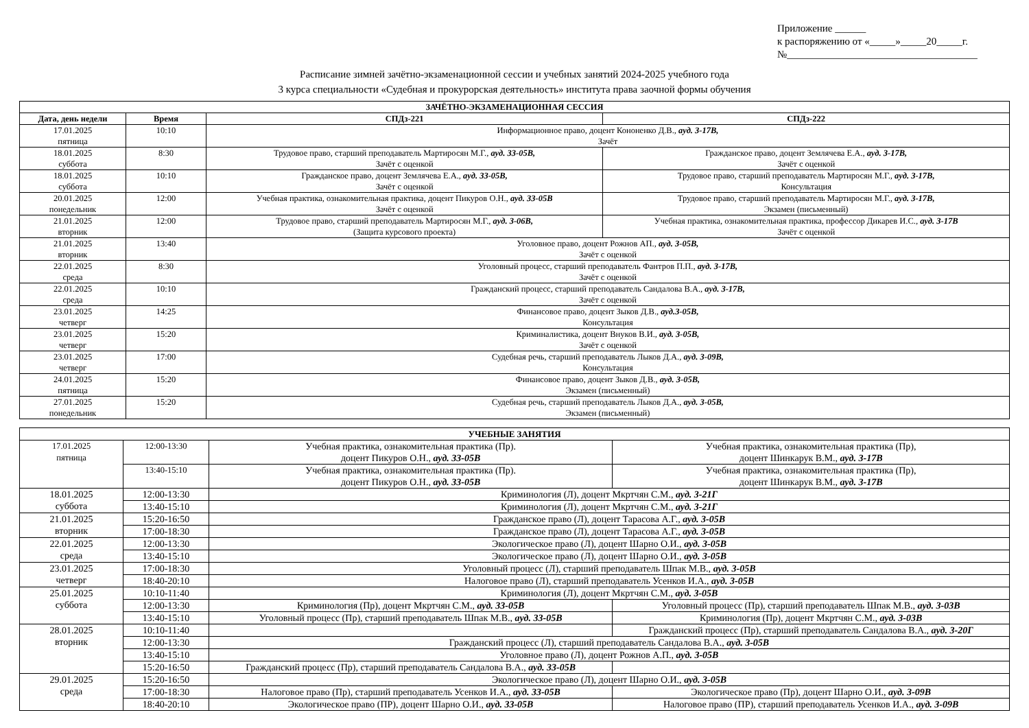Приложение ______
к распоряжению от «_____»_____20_____г.
№_____________________________________
Расписание зимней зачётно-экзаменационной сессии и учебных занятий 2024-2025 учебного года
3 курса специальности «Судебная и прокурорская деятельность» института права заочной формы обучения
| ЗАЧЁТНО-ЭКЗАМЕНАЦИОННАЯ СЕССИЯ | | | |
| --- | --- | --- | --- |
| Дата, день недели | Время | СПДз-221 | СПДз-222 |
| 17.01.2025 пятница | 10:10 | Информационное право, доцент Кононенко Д.В., ауд. 3-17В, Зачёт | |
| 18.01.2025 суббота | 8:30 | Трудовое право, старший преподаватель Мартиросян М.Г., ауд. 33-05В, Зачёт с оценкой | Гражданское право, доцент Землячева Е.А., ауд. 3-17В, Зачёт с оценкой |
| 18.01.2025 суббота | 10:10 | Гражданское право, доцент Землячева Е.А., ауд. 33-05В, Зачёт с оценкой | Трудовое право, старший преподаватель Мартиросян М.Г., ауд. 3-17В, Консультация |
| 20.01.2025 понедельник | 12:00 | Учебная практика, ознакомительная практика, доцент Пикуров О.Н., ауд. 33-05В Зачёт с оценкой | Трудовое право, старший преподаватель Мартиросян М.Г., ауд. 3-17В, Экзамен (письменный) |
| 21.01.2025 вторник | 12:00 | Трудовое право, старший преподаватель Мартиросян М.Г., ауд. 3-06В, (Защита курсового проекта) | Учебная практика, ознакомительная практика, профессор Дикарев И.С., ауд. 3-17В Зачёт с оценкой |
| 21.01.2025 вторник | 13:40 | Уголовное право, доцент Рожнов АП., ауд. 3-05В, Зачёт с оценкой | |
| 22.01.2025 среда | 8:30 | Уголовный процесс, старший преподаватель Фантров П.П., ауд. 3-17В, Зачёт с оценкой | |
| 22.01.2025 среда | 10:10 | Гражданский процесс, старший преподаватель Сандалова В.А., ауд. 3-17В, Зачёт с оценкой | |
| 23.01.2025 четверг | 14:25 | Финансовое право, доцент Зыков Д.В., ауд.3-05В, Консультация | |
| 23.01.2025 четверг | 15:20 | Криминалистика, доцент Внуков В.И., ауд. 3-05В, Зачёт с оценкой | |
| 23.01.2025 четверг | 17:00 | Судебная речь, старший преподаватель Лыков Д.А., ауд. 3-09В, Консультация | |
| 24.01.2025 пятница | 15:20 | Финансовое право, доцент Зыков Д.В., ауд. 3-05В, Экзамен (письменный) | |
| 27.01.2025 понедельник | 15:20 | Судебная речь, старший преподаватель Лыков Д.А., ауд. 3-05В, Экзамен (письменный) | |
| УЧЕБНЫЕ ЗАНЯТИЯ | | | |
| --- | --- | --- | --- |
| 17.01.2025 пятница | 12:00-13:30 | Учебная практика, ознакомительная практика (Пр). доцент Пикуров О.Н., ауд. 33-05В | Учебная практика, ознакомительная практика (Пр), доцент Шинкарук В.М., ауд. 3-17В |
| | 13:40-15:10 | Учебная практика, ознакомительная практика (Пр). доцент Пикуров О.Н., ауд. 33-05В | Учебная практика, ознакомительная практика (Пр), доцент Шинкарук В.М., ауд. 3-17В |
| 18.01.2025 суббота | 12:00-13:30 | Криминология (Л), доцент Мкртчян С.М., ауд. 3-21Г | |
| | 13:40-15:10 | Криминология (Л), доцент Мкртчян С.М., ауд. 3-21Г | |
| 21.01.2025 вторник | 15:20-16:50 | Гражданское право (Л), доцент Тарасова А.Г., ауд. 3-05В | |
| | 17:00-18:30 | Гражданское право (Л), доцент Тарасова А.Г., ауд. 3-05В | |
| 22.01.2025 среда | 12:00-13:30 | Экологическое право (Л), доцент Шарно О.И., ауд. 3-05В | |
| | 13:40-15:10 | Экологическое право (Л), доцент Шарно О.И., ауд. 3-05В | |
| 23.01.2025 четверг | 17:00-18:30 | Уголовный процесс (Л), старший преподаватель Шпак М.В., ауд. 3-05В | |
| | 18:40-20:10 | Налоговое право (Л), старший преподаватель Усенков И.А., ауд. 3-05В | |
| 25.01.2025 суббота | 10:10-11:40 | Криминология (Л), доцент Мкртчян С.М., ауд. 3-05В | |
| | 12:00-13:30 | Криминология (Пр), доцент Мкртчян С.М., ауд. 33-05В | Уголовный процесс (Пр), старший преподаватель Шпак М.В., ауд. 3-03В |
| | 13:40-15:10 | Уголовный процесс (Пр), старший преподаватель Шпак М.В., ауд. 33-05В | Криминология (Пр), доцент Мкртчян С.М., ауд. 3-03В |
| 28.01.2025 вторник | 10:10-11:40 | | Гражданский процесс (Пр), старший преподаватель Сандалова В.А., ауд. 3-20Г |
| | 12:00-13:30 | Гражданский процесс (Л), старший преподаватель Сандалова В.А., ауд. 3-05В | |
| | 13:40-15:10 | Уголовное право (Л), доцент Рожнов А.П., ауд. 3-05В | |
| | 15:20-16:50 | Гражданский процесс (Пр), старший преподаватель Сандалова В.А., ауд. 33-05В | |
| 29.01.2025 среда | 15:20-16:50 | Экологическое право (Л), доцент Шарно О.И., ауд. 3-05В | |
| | 17:00-18:30 | Налоговое право (Пр), старший преподаватель Усенков И.А., ауд. 33-05В | Экологическое право (Пр), доцент Шарно О.И., ауд. 3-09В |
| | 18:40-20:10 | Экологическое право (ПР), доцент Шарно О.И., ауд. 33-05В | Налоговое право (ПР), старший преподаватель Усенков И.А., ауд. 3-09В |